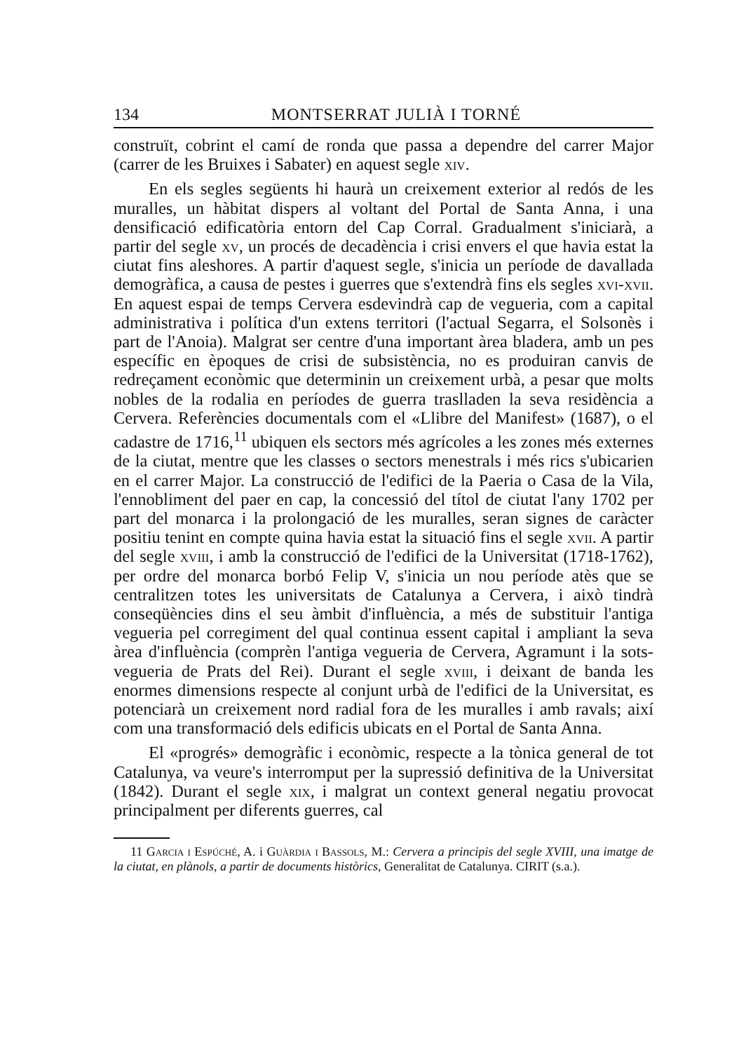134 MONTSERRAT JULIÀ I TORNÉ
construït, cobrint el camí de ronda que passa a dependre del carrer Major (carrer de les Bruixes i Sabater) en aquest segle xiv.
En els segles següents hi haurà un creixement exterior al redós de les muralles, un hàbitat dispers al voltant del Portal de Santa Anna, i una densificació edificatòria entorn del Cap Corral. Gradualment s'iniciarà, a partir del segle xv, un procés de decadència i crisi envers el que havia estat la ciutat fins aleshores. A partir d'aquest segle, s'inicia un període de davallada demogràfica, a causa de pestes i guerres que s'extendrà fins els segles xvi-xvii. En aquest espai de temps Cervera esdevindrà cap de vegueria, com a capital administrativa i política d'un extens territori (l'actual Segarra, el Solsonès i part de l'Anoia). Malgrat ser centre d'una important àrea bladera, amb un pes específic en èpoques de crisi de subsistència, no es produiran canvis de redreçament econòmic que determinin un creixement urbà, a pesar que molts nobles de la rodalia en períodes de guerra traslladen la seva residència a Cervera. Referències documentals com el «Llibre del Manifest» (1687), o el cadastre de 1716,<sup>11</sup> ubiquen els sectors més agrícoles a les zones més externes de la ciutat, mentre que les classes o sectors menestrals i més rics s'ubicarien en el carrer Major. La construcció de l'edifici de la Paeria o Casa de la Vila, l'ennobliment del paer en cap, la concessió del títol de ciutat l'any 1702 per part del monarca i la prolongació de les muralles, seran signes de caràcter positiu tenint en compte quina havia estat la situació fins el segle xvii. A partir del segle xviii, i amb la construcció de l'edifici de la Universitat (1718-1762), per ordre del monarca borbó Felip V, s'inicia un nou període atès que se centralitzen totes les universitats de Catalunya a Cervera, i això tindrà conseqüències dins el seu àmbit d'influència, a més de substituir l'antiga vegueria pel corregiment del qual continua essent capital i ampliant la seva àrea d'influència (comprèn l'antiga vegueria de Cervera, Agramunt i la sots-vegueria de Prats del Rei). Durant el segle xviii, i deixant de banda les enormes dimensions respecte al conjunt urbà de l'edifici de la Universitat, es potenciarà un creixement nord radial fora de les muralles i amb ravals; així com una transformació dels edificis ubicats en el Portal de Santa Anna.
El «progrés» demogràfic i econòmic, respecte a la tònica general de tot Catalunya, va veure's interromput per la supressió definitiva de la Universitat (1842). Durant el segle xix, i malgrat un context general negatiu provocat principalment per diferents guerres, cal
11 Garcia i Espúché, A. i Guàrdia i Bassols, M.: Cervera a principis del segle XVIII, una imatge de la ciutat, en plànols, a partir de documents històrics, Generalitat de Catalunya. CIRIT (s.a.).